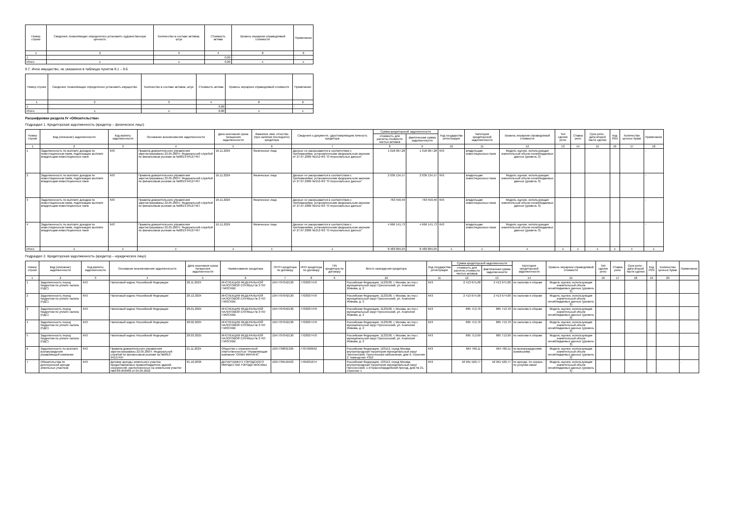| Номер строки | Сведения, позволяющие определенно установить художественную ценность | Количество в составе активов, штук | Стоимость актива | Уровень иерархии справедливой стоимости | Примечание |
| --- | --- | --- | --- | --- | --- |
| 1 | 2 | 3 | 4 | 8 | 6 |
| 1 | - | - | 0,00 | - | - |
| Итого | x | x | 0,00 | x | x |
9.7. Иное имущество, не указанное в таблицах пунктов 9.1 – 9.6
| Номер строки | Сведения, позволяющие определенно установить имущество | Количество в составе активов, штук | Стоимость актива | Уровень иерархии справедливой стоимости | Примечание |
| --- | --- | --- | --- | --- | --- |
| 1 | 2 | 3 | 4 | 8 | 6 |
| 1 | - | - | 0,00 | - | - |
| Итого | x | x | 0,00 | x | x |
Расшифровки раздела IV «Обязательства»
Подраздел 1. Кредиторская задолженность (кредитор – физическое лицо)
| Номер строки | Вид (описание) задолженности | Код валюты задолженности | Основание возникновения задолженности | Дата окончания срока погашения задолженности | Фамилия, имя, отчество (при наличии последнего) кредитора | Сведения о документе, удостоверяющем личность кредитора | Сумма кредиторской задолженности | | Код государства регистрации | Категория кредиторской задолженности | Уровень иерархии справедливой стоимости | Тип сделки репо | Ставка репо | Срок репо - дата второй части сделки | Код ISIN | Количество ценных бумаг | Примечание |
| --- | --- | --- | --- | --- | --- | --- | --- | --- | --- | --- | --- | --- | --- | --- | --- | --- | --- |
| | | | | | | | стоимость для расчета стоимости чистых активов | фактическая сумма задолженности | | | | | | | | | |
| 1 | 2 | 3 | 4 | 5 | 6 | 7 | 8 | 9 | 10 | 11 | 12 | 13 | 14 | 15 | 16 | 17 | 18 |
| 1 | Задолженность по выплате доходов по инвестиционным паям, подлежащих выплате владельцам инвестиционных паев | 643 | Правила доверительного управления зарегистрированы 22.05.2007г. Федеральной службой по финансовым рынкам за №0813-94127497 | 16.11.2024 | Физическое лицо | Данные не раскрываются в соответствии с требованиями, установленными федеральным законом от 27.07.2006 №152-ФЗ "О персональных данных" | 1 018 067,28 | 1 018 067,28 | 643 | владельцам инвестиционных паев | Модель оценки, использующая значительный объем ненаблюдаемых данных (уровень 3) | | | | | | - |
| 2 | Задолженность по выплате доходов по инвестиционным паям, подлежащих выплате владельцам инвестиционных паев | 643 | Правила доверительного управления зарегистрированы 22.05.2007г. Федеральной службой по финансовым рынкам за №0813-94127497 | 16.11.2024 | Физическое лицо | Данные не раскрываются в соответствии с требованиями, установленными федеральным законом от 27.07.2006 №152-ФЗ "О персональных данных" | 2 036 134,57 | 2 036 134,57 | 643 | владельцам инвестиционных паев | Модель оценки, использующая значительный объем ненаблюдаемых данных (уровень 3) | | | | | | - |
| 3 | Задолженность по выплате доходов по инвестиционным паям, подлежащих выплате владельцам инвестиционных паев | 643 | Правила доверительного управления зарегистрированы 22.05.2007г. Федеральной службой по финансовым рынкам за №0813-94127497 | 16.11.2024 | Физическое лицо | Данные не раскрываются в соответствии с требованиями, установленными федеральным законом от 27.07.2006 №152-ФЗ "О персональных данных" | 763 550,46 | 763 550,46 | 643 | владельцам инвестиционных паев | Модель оценки, использующая значительный объем ненаблюдаемых данных (уровень 3) | | | | | | - |
| 4 | Задолженность по выплате доходов по инвестиционным паям, подлежащих выплате владельцам инвестиционных паев | 643 | Правила доверительного управления зарегистрированы 22.05.2007г. Федеральной службой по финансовым рынкам за №0813-94127497 | 16.11.2024 | Физическое лицо | Данные не раскрываются в соответствии с требованиями, установленными федеральным законом от 27.07.2006 №152-ФЗ "О персональных данных" | 4 666 141,73 | 4 666 141,73 | 643 | владельцам инвестиционных паев | Модель оценки, использующая значительный объем ненаблюдаемых данных (уровень 3) | | | | | | - |
| Итого | x | x | x | x | x | x | 8 483 894,04 | 8 483 894,04 | x | x | x | x | x | x | x | x | x |
Подраздел 2. Кредиторская задолженность (кредитор – юридическое лицо)
| Номер строки | Вид (описание) задолженности | Код валюты задолженности | Основание возникновения задолженности | Дата окончания срока погашения задолженности | Наименование кредитора | ОГРН кредитора по договору | ИНН кредитора по договору | TIN кредитора по договору | Место нахождения кредитора | Код государства регистрации | Сумма кредиторской задолженности | | Категория кредиторской задолженности | Уровень иерархии справедливой стоимости | Тип сделки репо | Ставка репо | Срок репо - дата второй части сделки | Код ISIN | Количество ценных бумаг | Примечание |
| --- | --- | --- | --- | --- | --- | --- | --- | --- | --- | --- | --- | --- | --- | --- | --- | --- | --- | --- | --- | --- |
| | | | | | | | | | | | стоимость для расчета стоимости чистых активов | фактическая сумма задолженности | | | | | | | | |
| 1 | 2 | 3 | 4 | 5 | 6 | 7 | 8 | 9 | 10 | 11 | 12 | 13 | 14 | 15 | 16 | 17 | 18 | 19 | 20 | |
| 1 | Задолженность перед бюджетом по уплате налога (НДС) | 643 | Налоговый кодекс Российской Федерации | 28.11.2024 | ИНСПЕКЦИЯ ФЕДЕРАЛЬНОЙ НАЛОГОВОЙ СЛУЖБЫ № 3 ПО Г.МОСКВЕ | 1047707042130 | 7703037470 | | Российская Федерация, 1123100, г. Москва, вн.тер.г. муниципальный округ Пресненский, ул. Анатолия Живова, д. 2 | 643 | 2 413 675,00 | 2 413 675,00 | по налогам и сборам | Модель оценки, использующая значительный объем ненаблюдаемых данных (уровень 3) | | | | | | |
| 2 | Задолженность перед бюджетом по уплате налога (НДС) | 643 | Налоговый кодекс Российской Федерации | 28.12.2024 | ИНСПЕКЦИЯ ФЕДЕРАЛЬНОЙ НАЛОГОВОЙ СЛУЖБЫ № 3 ПО Г.МОСКВЕ | 1047707042130 | 7703037470 | | Российская Федерация, 1123100, г. Москва, вн.тер.г. муниципальный округ Пресненский, ул. Анатолия Живова, д. 2 | 643 | 2 413 674,00 | 2 413 674,00 | по налогам и сборам | Модель оценки, использующая значительный объем ненаблюдаемых данных (уровень 3) | | | | | | |
| 3 | Задолженность перед бюджетом по уплате налога (НДС) | 643 | Налоговый кодекс Российской Федерации | 28.01.2025 | ИНСПЕКЦИЯ ФЕДЕРАЛЬНОЙ НАЛОГОВОЙ СЛУЖБЫ № 3 ПО Г.МОСКВЕ | 1047707042130 | 7703037470 | | Российская Федерация, 1123100, г. Москва, вн.тер.г. муниципальный округ Пресненский, ул. Анатолия Живова, д. 2 | 643 | 885 713,70 | 885 713,70 | по налогам и сборам | Модель оценки, использующая значительный объем ненаблюдаемых данных (уровень 3) | | | | | | |
| 4 | Задолженность перед бюджетом по уплате налога (НДС) | 643 | Налоговый кодекс Российской Федерации | 28.02.2025 | ИНСПЕКЦИЯ ФЕДЕРАЛЬНОЙ НАЛОГОВОЙ СЛУЖБЫ № 3 ПО Г.МОСКВЕ | 1047707042130 | 7703037470 | | Российская Федерация, 1123100, г. Москва, вн.тер.г. муниципальный округ Пресненский, ул. Анатолия Живова, д. 2 | 643 | 885 713,70 | 885 713,70 | по налогам и сборам | Модель оценки, использующая значительный объем ненаблюдаемых данных (уровень 3) | | | | | | |
| 5 | Задолженность перед бюджетом по уплате налога (НДС) | 643 | Налоговый кодекс Российской Федерации | 28.03.2025 | ИНСПЕКЦИЯ ФЕДЕРАЛЬНОЙ НАЛОГОВОЙ СЛУЖБЫ № 3 ПО Г.МОСКВЕ | 1047707042130 | 7703037470 | | Российская Федерация, 1123100, г. Москва, вн.тер.г. муниципальный округ Пресненский, ул. Анатолия Живова, д. 2 | 643 | 885 713,69 | 885 713,69 | по налогам и сборам | Модель оценки, использующая значительный объем ненаблюдаемых данных (уровень 3) | | | | | | |
| 6 | Задолженность по выплате вознаграждения управляющей компании | 643 | Правила доверительного управления зарегистрированы 22.05.2007г. Федеральной службой по финансовым рынкам за №0813-94127497 | 21.11.2024 | Общество с ограниченной ответственностью "Управляющая компания "ОЛМА-ФИНАНС" | 1037739831326 | 7707500642 | | Российская Федерация, 123112, город Москва, внутригородская территория муниципальный округ Пресненский, Пресненская набережная, дом 6, строение 2, помещение 4310 | 643 | 664 760,11 | 664 760,11 | по вознаграждениям (комиссиям) | Модель оценки, использующая значительный объем ненаблюдаемых данных (уровень 3) | | | | | | - |
| 7 | Обязательства по долгосрочной аренде земельных участков | 643 | Договор аренды земельного участка предоставляемых правообладателю зданий, сооружений, расположенных на земельном участке №М-06-058408 от 05.05.2022 | 01.10.2036 | ДЕПАРТАМЕНТ ГОРОДСКОГО ИМУЩЕСТВА ГОРОДА МОСКВЫ | 1037739510423 | 7705031674 | | Российская Федерация, 123112, город Москва, внутригородская территория муниципальный округ Пресненский, 1-й Красногвардейский проезд, дом № 21, строение 1 | 643 | 18 961 520,77 | 18 961 520,77 | по аренде, по охране, по услугам связи | Модель оценки, использующая значительный объем ненаблюдаемых данных (уровень 3) | | | | | | - |